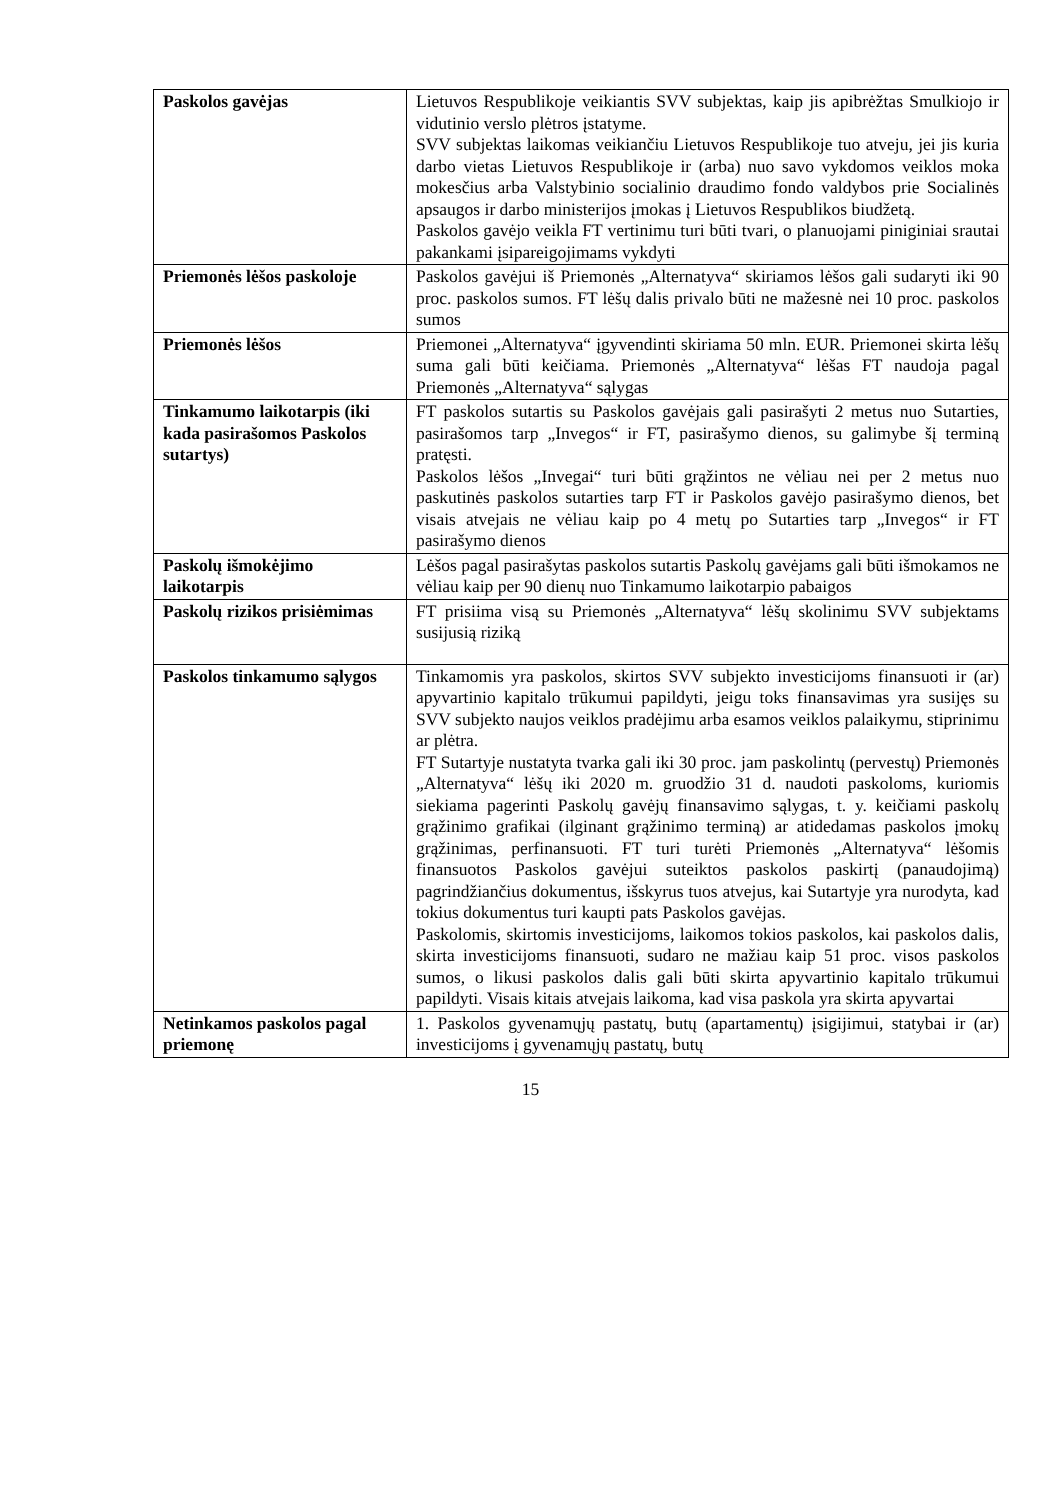| Paskolos gavėjas | Lietuvos Respublikoje veikiantis SVV subjektas, kaip jis apibrėžtas Smulkiojo ir vidutinio verslo plėtros įstatyme. SVV subjektas laikomas veikiančiu Lietuvos Respublikoje tuo atveju, jei jis kuria darbo vietas Lietuvos Respublikoje ir (arba) nuo savo vykdomos veiklos moka mokesčius arba Valstybinio socialinio draudimo fondo valdybos prie Socialinės apsaugos ir darbo ministerijos įmokas į Lietuvos Respublikos biudžetą. Paskolos gavėjo veikla FT vertinimu turi būti tvari, o planuojami piniginiai srautai pakankami įsipareigojimams vykdyti |
| Priemonės lėšos paskoloje | Paskolos gavėjui iš Priemonės „Alternatyva“ skiriamos lėšos gali sudaryti iki 90 proc. paskolos sumos. FT lėšų dalis privalo būti ne mažesnė nei 10 proc. paskolos sumos |
| Priemonės lėšos | Priemonei „Alternatyva“ įgyvendinti skiriama 50 mln. EUR. Priemonei skirta lėšų suma gali būti keičiama. Priemonės „Alternatyva“ lėšas FT naudoja pagal Priemonės „Alternatyva“ sąlygas |
| Tinkamumo laikotarpis (iki kada pasirašomos Paskolos sutartys) | FT paskolos sutartis su Paskolos gavėjais gali pasirašyti 2 metus nuo Sutarties, pasirašomos tarp „Invegos“ ir FT, pasirašymo dienos, su galimybe šį terminą pratęsti. Paskolos lėšos „Invegai“ turi būti grąžintos ne vėliau nei per 2 metus nuo paskutinės paskolos sutarties tarp FT ir Paskolos gavėjo pasirašymo dienos, bet visais atvejais ne vėliau kaip po 4 metų po Sutarties tarp „Invegos“ ir FT pasirašymo dienos |
| Paskolų išmokėjimo laikotarpis | Lėšos pagal pasirašytas paskolos sutartis Paskolų gavėjams gali būti išmokamos ne vėliau kaip per 90 dienų nuo Tinkamumo laikotarpio pabaigos |
| Paskolų rizikos prisiėmimas | FT prisiima visą su Priemonės „Alternatyva“ lėšų skolinimu SVV subjektams susijusią riziką |
| Paskolos tinkamumo sąlygos | Tinkamomis yra paskolos, skirtos SVV subjekto investicijoms finansuoti ir (ar) apyvartinio kapitalo trūkumui papildyti, jeigu toks finansavimas yra susijęs su SVV subjekto naujos veiklos pradėjimu arba esamos veiklos palaikymu, stiprinimu ar plėtra. FT Sutartyje nustatyta tvarka gali iki 30 proc. jam paskolintų (pervestų) Priemonės „Alternatyva“ lėšų iki 2020 m. gruodžio 31 d. naudoti paskoloms, kuriomis siekiama pagerinti Paskolų gavėjų finansavimo sąlygas, t. y. keičiami paskolų grąžinimo grafikai (ilginant grąžinimo terminą) ar atidedamas paskolos įmokų grąžinimas, perfinansuoti. FT turi turėti Priemonės „Alternatyva“ lėšomis finansuotos Paskolos gavėjui suteiktos paskolos paskirtį (panaudojimą) pagrindžiančius dokumentus, išskyrus tuos atvejus, kai Sutartyje yra nurodyta, kad tokius dokumentus turi kaupti pats Paskolos gavėjas. Paskolomis, skirtomis investicijoms, laikomos tokios paskolos, kai paskolos dalis, skirta investicijoms finansuoti, sudaro ne mažiau kaip 51 proc. visos paskolos sumos, o likusi paskolos dalis gali būti skirta apyvartinio kapitalo trūkumui papildyti. Visais kitais atvejais laikoma, kad visa paskola yra skirta apyvartai |
| Netinkamos paskolos pagal priemonę | 1. Paskolos gyvenamųjų pastatų, butų (apartamentų) įsigijimui, statybai ir (ar) investicijoms į gyvenamųjų pastatų, butų |
15